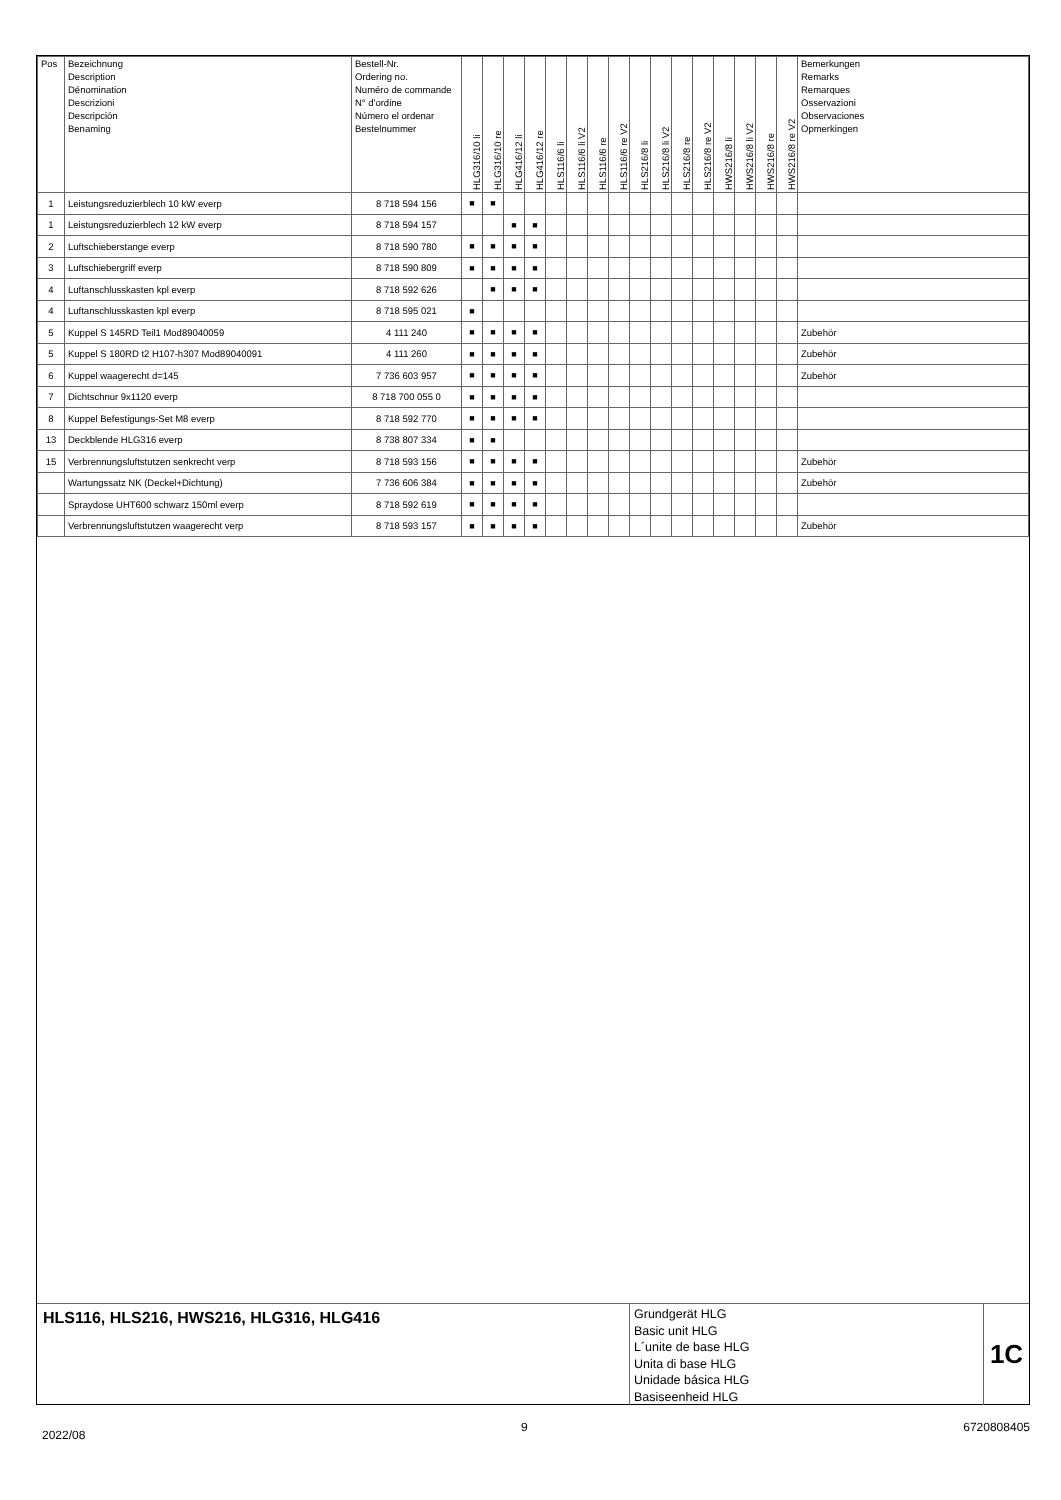| Pos | Bezeichnung Description Dénomination Descrizioni Descripción Benaming | Bestell-Nr. Ordering no. Numéro de commande N° d'ordine Número el ordenar Bestelnummer | HLG316/10 li | HLG316/10 re | HLG416/12 li | HLG416/12 re | HLS116/6 li | HLS116/6 li V2 | HLS116/6 re | HLS116/6 re V2 | HLS216/8 li | HLS216/8 li V2 | HLS216/8 re | HLS216/8 re V2 | HWS216/8 li | HWS216/8 li V2 | HWS216/8 re | HWS216/8 re V2 | Bemerkungen Remarks Remarques Osservazioni Observaciones Opmerkingen |
| --- | --- | --- | --- | --- | --- | --- | --- | --- | --- | --- | --- | --- | --- | --- | --- | --- | --- | --- | --- |
| 1 | Leistungsreduzierblech 10 kW everp | 8 718 594 156 | ■ | ■ | | | | | | | | | | | | | | | |
| 1 | Leistungsreduzierblech 12 kW everp | 8 718 594 157 | | | ■ | ■ | | | | | | | | | | | | | |
| 2 | Luftschieberstange everp | 8 718 590 780 | ■ | ■ | ■ | ■ | | | | | | | | | | | | | |
| 3 | Luftschiebergriff everp | 8 718 590 809 | ■ | ■ | ■ | ■ | | | | | | | | | | | | | |
| 4 | Luftanschlusskasten kpl everp | 8 718 592 626 | | ■ | ■ | ■ | | | | | | | | | | | | | |
| 4 | Luftanschlusskasten kpl everp | 8 718 595 021 | ■ | | | | | | | | | | | | | | | | |
| 5 | Kuppel S 145RD Teil1 Mod89040059 | 4 111 240 | ■ | ■ | ■ | ■ | | | | | | | | | | | | | Zubehör |
| 5 | Kuppel S 180RD t2 H107-h307 Mod89040091 | 4 111 260 | ■ | ■ | ■ | ■ | | | | | | | | | | | | | Zubehör |
| 6 | Kuppel waagerecht d=145 | 7 736 603 957 | ■ | ■ | ■ | ■ | | | | | | | | | | | | | Zubehör |
| 7 | Dichtschnur 9x1120 everp | 8 718 700 055 0 | ■ | ■ | ■ | ■ | | | | | | | | | | | | | |
| 8 | Kuppel Befestigungs-Set M8 everp | 8 718 592 770 | ■ | ■ | ■ | ■ | | | | | | | | | | | | | |
| 13 | Deckblende HLG316 everp | 8 738 807 334 | ■ | ■ | | | | | | | | | | | | | | | |
| 15 | Verbrennungsluftstutzen senkrecht verp | 8 718 593 156 | ■ | ■ | ■ | ■ | | | | | | | | | | | | | Zubehör |
| | Wartungssatz NK (Deckel+Dichtung) | 7 736 606 384 | ■ | ■ | ■ | ■ | | | | | | | | | | | | | Zubehör |
| | Spraydose UHT600 schwarz 150ml everp | 8 718 592 619 | ■ | ■ | ■ | ■ | | | | | | | | | | | | | |
| | Verbrennungsluftstutzen waagerecht verp | 8 718 593 157 | ■ | ■ | ■ | ■ | | | | | | | | | | | | | Zubehör |
HLS116, HLS216, HWS216, HLG316, HLG416
Grundgerät HLG
Basic unit HLG
L´unite de base HLG
Unita di base HLG
Unidade básica HLG
Basiseenheid HLG
1C
2022/08 9 6720808405